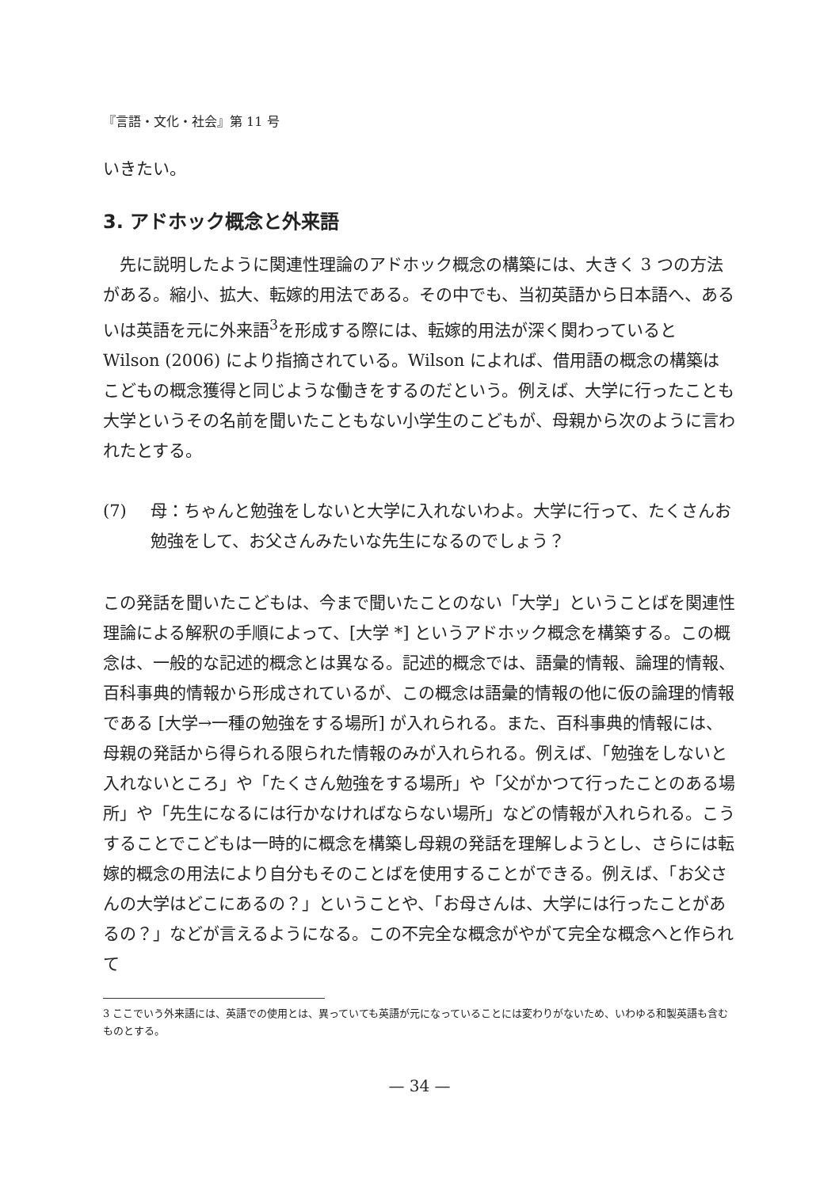『言語・文化・社会』第 11 号
いきたい。
3. アドホック概念と外来語
　先に説明したように関連性理論のアドホック概念の構築には、大きく 3 つの方法がある。縮小、拡大、転嫁的用法である。その中でも、当初英語から日本語へ、あるいは英語を元に外来語<sup>3</sup>を形成する際には、転嫁的用法が深く関わっていると Wilson (2006) により指摘されている。Wilson によれば、借用語の概念の構築はこどもの概念獲得と同じような働きをするのだという。例えば、大学に行ったことも大学というその名前を聞いたこともない小学生のこどもが、母親から次のように言われたとする。
(7) 母：ちゃんと勉強をしないと大学に入れないわよ。大学に行って、たくさんお勉強をして、お父さんみたいな先生になるのでしょう？
この発話を聞いたこどもは、今まで聞いたことのない「大学」ということばを関連性理論による解釈の手順によって、[大学 *] というアドホック概念を構築する。この概念は、一般的な記述的概念とは異なる。記述的概念では、語彙的情報、論理的情報、百科事典的情報から形成されているが、この概念は語彙的情報の他に仮の論理的情報である [大学→一種の勉強をする場所] が入れられる。また、百科事典的情報には、母親の発話から得られる限られた情報のみが入れられる。例えば、「勉強をしないと入れないところ」や「たくさん勉強をする場所」や「父がかつて行ったことのある場所」や「先生になるには行かなければならない場所」などの情報が入れられる。こうすることでこどもは一時的に概念を構築し母親の発話を理解しようとし、さらには転嫁的概念の用法により自分もそのことばを使用することができる。例えば、「お父さんの大学はどこにあるの？」ということや、「お母さんは、大学には行ったことがあるの？」などが言えるようになる。この不完全な概念がやがて完全な概念へと作られて
3 ここでいう外来語には、英語での使用とは、異っていても英語が元になっていることには変わりがないため、いわゆる和製英語も含むものとする。
— 34 —